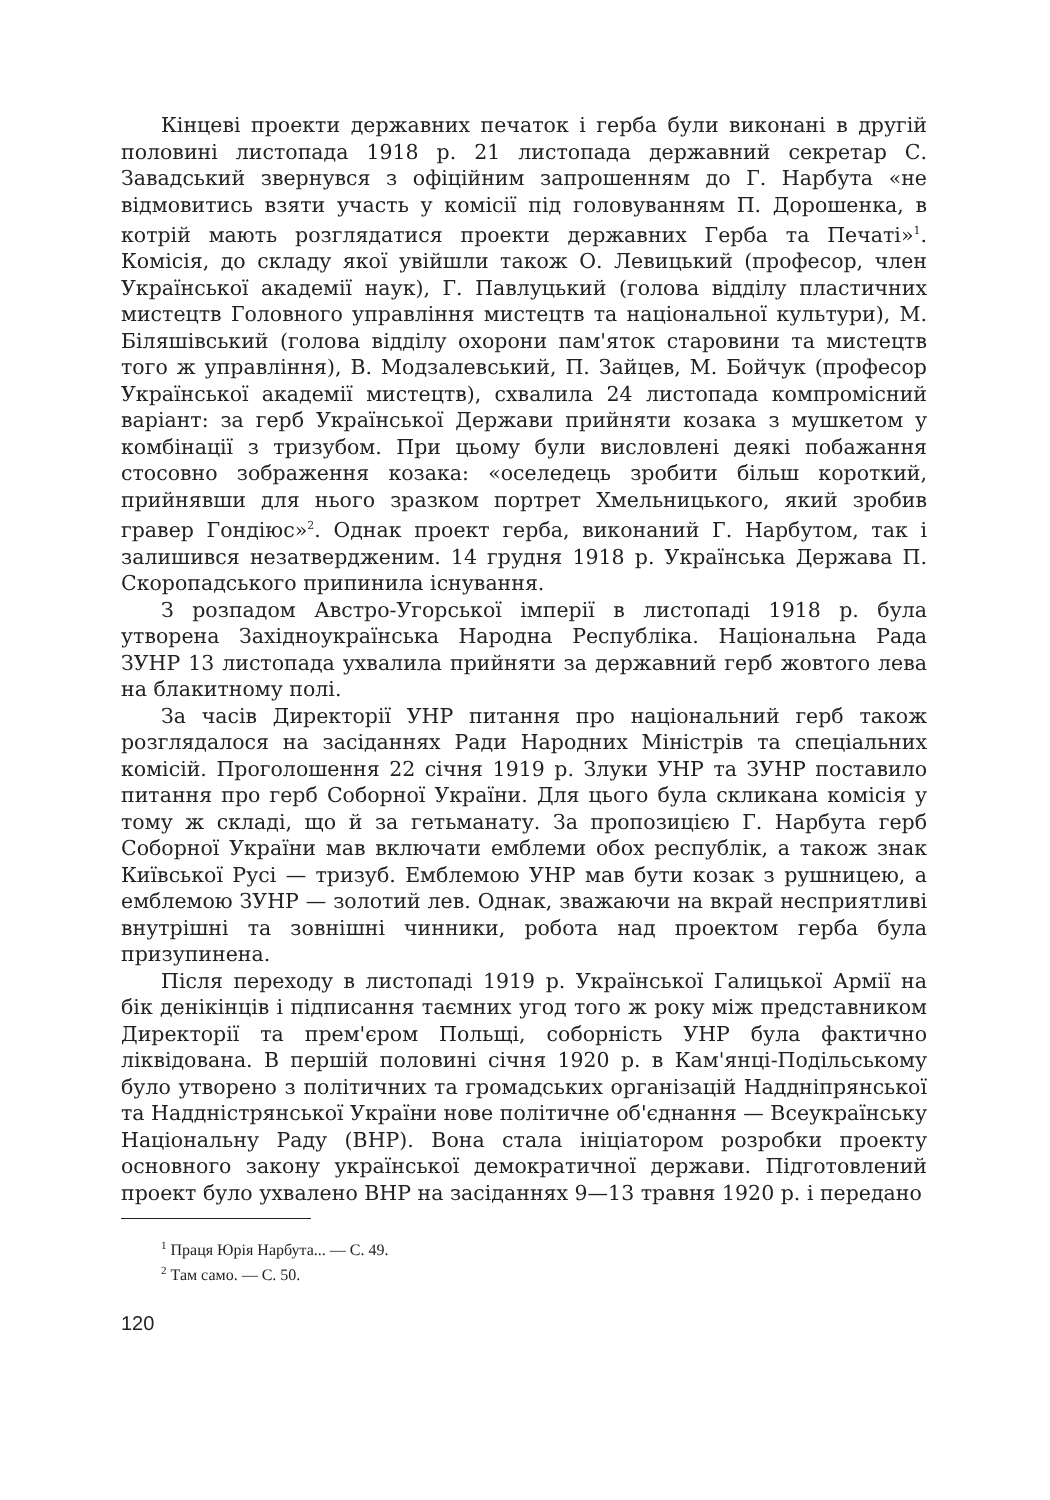Кінцеві проекти державних печаток і герба були виконані в другій половині листопада 1918 р. 21 листопада державний секретар С. Завадський звернувся з офіційним запрошенням до Г. Нарбута «не відмовитись взяти участь у комісії під головуванням П. Дорошенка, в котрій мають розглядатися проекти державних Герба та Печаті»<sup>1</sup>. Комісія, до складу якої увійшли також О. Левицький (професор, член Української академії наук), Г. Павлуцький (голова відділу пластичних мистецтв Головного управління мистецтв та національної культури), М. Біляшівський (голова відділу охорони пам'яток старовини та мистецтв того ж управління), В. Модзалевський, П. Зайцев, М. Бойчук (професор Української академії мистецтв), схвалила 24 листопада компромісний варіант: за герб Української Держави прийняти козака з мушкетом у комбінації з тризубом. При цьому були висловлені деякі побажання стосовно зображення козака: «оселедець зробити більш короткий, прийнявши для нього зразком портрет Хмельницького, який зробив гравер Гондіюс»<sup>2</sup>. Однак проект герба, виконаний Г. Нарбутом, так і залишився незатвердженим. 14 грудня 1918 р. Українська Держава П. Скоропадського припинила існування.
З розпадом Австро-Угорської імперії в листопаді 1918 р. була утворена Західноукраїнська Народна Республіка. Національна Рада ЗУНР 13 листопада ухвалила прийняти за державний герб жовтого лева на блакитному полі.
За часів Директорії УНР питання про національний герб також розглядалося на засіданнях Ради Народних Міністрів та спеціальних комісій. Проголошення 22 січня 1919 р. Злуки УНР та ЗУНР поставило питання про герб Соборної України. Для цього була скликана комісія у тому ж складі, що й за гетьманату. За пропозицією Г. Нарбута герб Соборної України мав включати емблеми обох республік, а також знак Київської Русі — тризуб. Емблемою УНР мав бути козак з рушницею, а емблемою ЗУНР — золотий лев. Однак, зважаючи на вкрай несприятливі внутрішні та зовнішні чинники, робота над проектом герба була призупинена.
Після переходу в листопаді 1919 р. Української Галицької Армії на бік денікінців і підписання таємних угод того ж року між представником Директорії та прем'єром Польщі, соборність УНР була фактично ліквідована. В першій половині січня 1920 р. в Кам'янці-Подільському було утворено з політичних та громадських організацій Наддніпрянської та Наддністрянської України нове політичне об'єднання — Всеукраїнську Національну Раду (ВНР). Вона стала ініціатором розробки проекту основного закону української демократичної держави. Підготовлений проект було ухвалено ВНР на засіданнях 9—13 травня 1920 р. і передано
<sup>1</sup> Праця Юрія Нарбута... — С. 49.
<sup>2</sup> Там само. — С. 50.
120